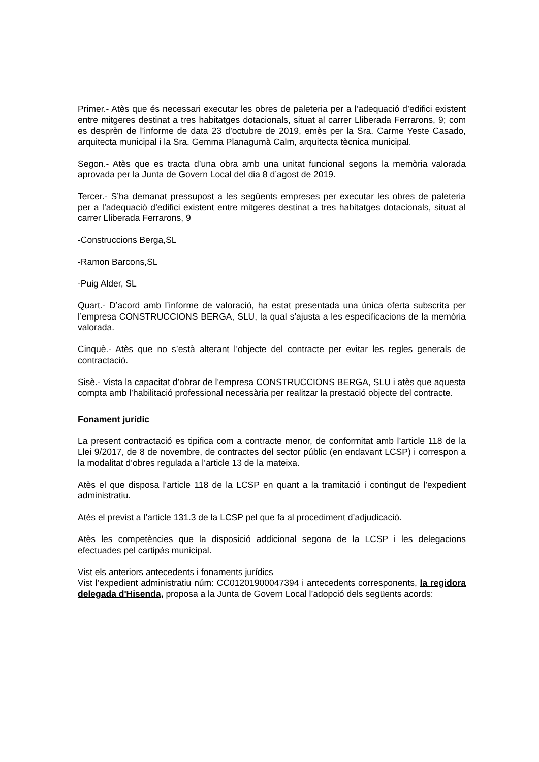Primer.- Atès que és necessari executar les obres de paleteria per a l’adequació d’edifici existent entre mitgeres destinat a tres habitatges dotacionals, situat al carrer Lliberada Ferrarons, 9; com es desprèn de l’informe de data 23 d’octubre de 2019, emès per la Sra. Carme Yeste Casado, arquitecta municipal i la Sra. Gemma Planagumà Calm, arquitecta tècnica municipal.
Segon.- Atès que es tracta d’una obra amb una unitat funcional segons la memòria valorada aprovada per la Junta de Govern Local del dia 8 d’agost de 2019.
Tercer.- S’ha demanat pressupost a les següents empreses per executar les obres de paleteria per a l’adequació d’edifici existent entre mitgeres destinat a tres habitatges dotacionals, situat al carrer Lliberada Ferrarons, 9
-Construccions Berga,SL
-Ramon Barcons,SL
-Puig Alder, SL
Quart.- D’acord amb l’informe de valoració, ha estat presentada una única oferta subscrita per l’empresa CONSTRUCCIONS BERGA, SLU, la qual s’ajusta a les especificacions de la memòria valorada.
Cinquè.- Atès que no s’està alterant l’objecte del contracte per evitar les regles generals de contractació.
Sisè.- Vista la capacitat d’obrar de l’empresa CONSTRUCCIONS BERGA, SLU i atès que aquesta compta amb l’habilitació professional necessària per realitzar la prestació objecte del contracte.
Fonament jurídic
La present contractació es tipifica com a contracte menor, de conformitat amb l’article 118 de la Llei 9/2017, de 8 de novembre, de contractes del sector públic (en endavant LCSP) i correspon a la modalitat d’obres regulada a l’article 13 de la mateixa.
Atès el que disposa l’article 118 de la LCSP en quant a la tramitació i contingut de l’expedient administratiu.
Atès el previst a l’article 131.3 de la LCSP pel que fa al procediment d’adjudicació.
Atès les competències que la disposició addicional segona de la LCSP i les delegacions efectuades pel cartipàs municipal.
Vist els anteriors antecedents i fonaments jurídics
Vist l’expedient administratiu núm: CC01201900047394 i antecedents corresponents, la regidora delegada d'Hisenda, proposa a la Junta de Govern Local l’adopció dels següents acords: